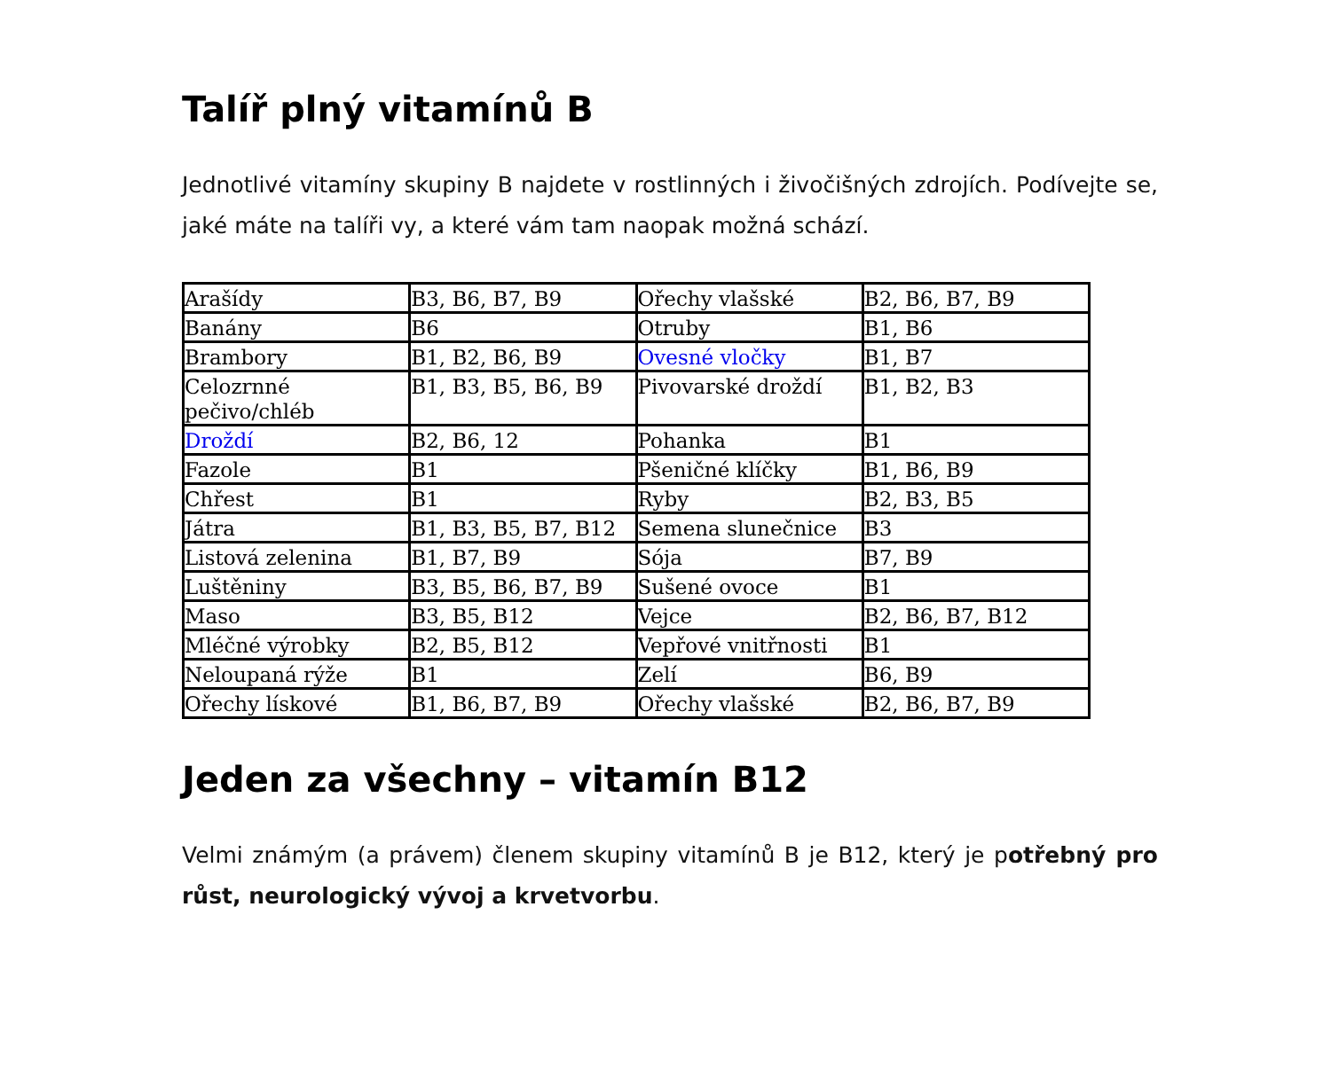Talíř plný vitamínů B
Jednotlivé vitamíny skupiny B najdete v rostlinných i živočišných zdrojích. Podívejte se, jaké máte na talíři vy, a které vám tam naopak možná schází.
| Arašídy | B3, B6, B7, B9 | Ořechy vlašské | B2, B6, B7, B9 |
| Banány | B6 | Otruby | B1, B6 |
| Brambory | B1, B2, B6, B9 | Ovesné vločky | B1, B7 |
| Celozrnné pečivo/chléb | B1, B3, B5, B6, B9 | Pivovarské droždí | B1, B2, B3 |
| Droždí | B2, B6, 12 | Pohanka | B1 |
| Fazole | B1 | Pšeničné klíčky | B1, B6, B9 |
| Chřest | B1 | Ryby | B2, B3, B5 |
| Játra | B1, B3, B5, B7, B12 | Semena slunečnice | B3 |
| Listová zelenina | B1, B7, B9 | Sója | B7, B9 |
| Luštěniny | B3, B5, B6, B7, B9 | Sušené ovoce | B1 |
| Maso | B3, B5, B12 | Vejce | B2, B6, B7, B12 |
| Mléčné výrobky | B2, B5, B12 | Vepřové vnitřnosti | B1 |
| Neloupaná rýže | B1 | Zelí | B6, B9 |
| Ořechy lískové | B1, B6, B7, B9 | Ořechy vlašské | B2, B6, B7, B9 |
Jeden za všechny – vitamín B12
Velmi známým (a právem) členem skupiny vitamínů B je B12, který je potřebný pro růst, neurologický vývoj a krvetvorbu.